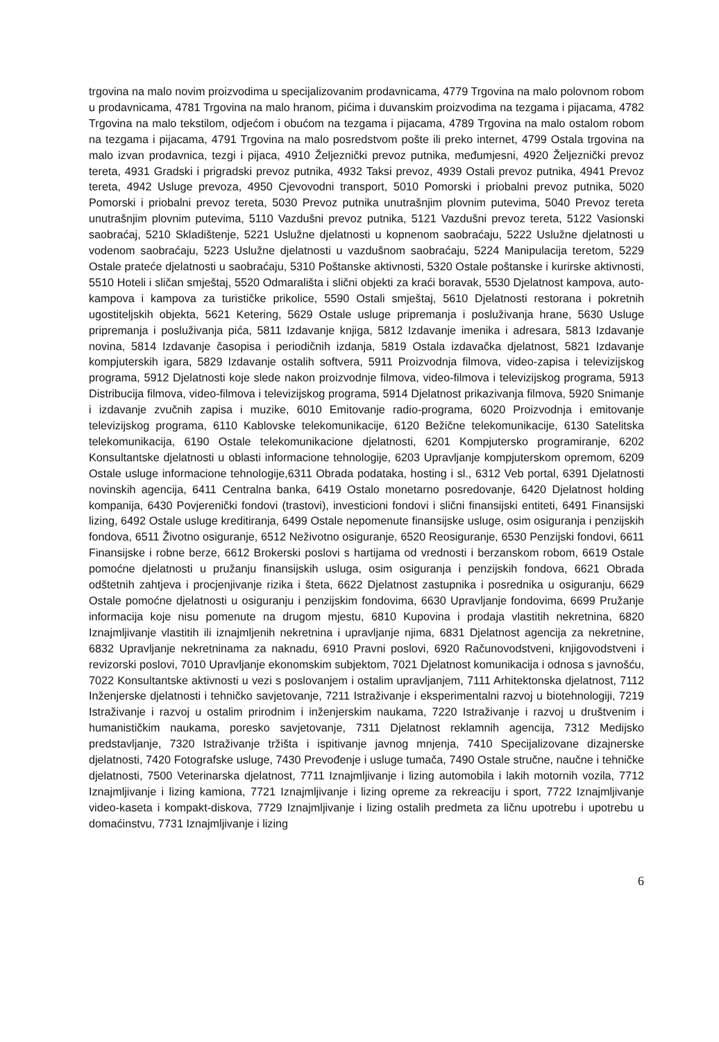trgovina na malo novim proizvodima u specijalizovanim prodavnicama, 4779 Trgovina na malo polovnom robom u prodavnicama, 4781 Trgovina na malo hranom, pićima i duvanskim proizvodima na tezgama i pijacama, 4782 Trgovina na malo tekstilom, odjećom i obućom na tezgama i pijacama, 4789 Trgovina na malo ostalom robom na tezgama i pijacama, 4791 Trgovina na malo posredstvom pošte ili preko internet, 4799 Ostala trgovina na malo izvan prodavnica, tezgi i pijaca, 4910 Željeznički prevoz putnika, međumjesni, 4920 Željeznički prevoz tereta, 4931 Gradski i prigradski prevoz putnika, 4932 Taksi prevoz, 4939 Ostali prevoz putnika, 4941 Prevoz tereta, 4942 Usluge prevoza, 4950 Cjevovodni transport, 5010 Pomorski i priobalni prevoz putnika, 5020 Pomorski i priobalni prevoz tereta, 5030 Prevoz putnika unutrašnjim plovnim putevima, 5040 Prevoz tereta unutrašnjim plovnim putevima, 5110 Vazdušni prevoz putnika, 5121 Vazdušni prevoz tereta, 5122 Vasionski saobraćaj, 5210 Skladištenje, 5221 Uslužne djelatnosti u kopnenom saobraćaju, 5222 Uslužne djelatnosti u vodenom saobraćaju, 5223 Uslužne djelatnosti u vazdušnom saobraćaju, 5224 Manipulacija teretom, 5229 Ostale prateće djelatnosti u saobraćaju, 5310 Poštanske aktivnosti, 5320 Ostale poštanske i kurirske aktivnosti, 5510 Hoteli i sličan smještaj, 5520 Odmarališta i slični objekti za kraći boravak, 5530 Djelatnost kampova, auto-kampova i kampova za turističke prikolice, 5590 Ostali smještaj, 5610 Djelatnosti restorana i pokretnih ugostiteljskih objekta, 5621 Ketering, 5629 Ostale usluge pripremanja i posluživanja hrane, 5630 Usluge pripremanja i posluživanja pića, 5811 Izdavanje knjiga, 5812 Izdavanje imenika i adresara, 5813 Izdavanje novina, 5814 Izdavanje časopisa i periodičnih izdanja, 5819 Ostala izdavačka djelatnost, 5821 Izdavanje kompjuterskih igara, 5829 Izdavanje ostalih softvera, 5911 Proizvodnja filmova, video-zapisa i televizijskog programa, 5912 Djelatnosti koje slede nakon proizvodnje filmova, video-filmova i televizijskog programa, 5913 Distribucija filmova, video-filmova i televizijskog programa, 5914 Djelatnost prikazivanja filmova, 5920 Snimanje i izdavanje zvučnih zapisa i muzike, 6010 Emitovanje radio-programa, 6020 Proizvodnja i emitovanje televizijskog programa, 6110 Kablovske telekomunikacije, 6120 Bežične telekomunikacije, 6130 Satelitska telekomunikacija, 6190 Ostale telekomunikacione djelatnosti, 6201 Kompjutersko programiranje, 6202 Konsultantske djelatnosti u oblasti informacione tehnologije, 6203 Upravljanje kompjuterskom opremom, 6209 Ostale usluge informacione tehnologije,6311 Obrada podataka, hosting i sl., 6312 Veb portal, 6391 Djelatnosti novinskih agencija, 6411 Centralna banka, 6419 Ostalo monetarno posredovanje, 6420 Djelatnost holding kompanija, 6430 Povjerenički fondovi (trastovi), investicioni fondovi i slični finansijski entiteti, 6491 Finansijski lizing, 6492 Ostale usluge kreditiranja, 6499 Ostale nepomenute finansijske usluge, osim osiguranja i penzijskih fondova, 6511 Životno osiguranje, 6512 Neživotno osiguranje, 6520 Reosiguranje, 6530 Penzijski fondovi, 6611 Finansijske i robne berze, 6612 Brokerski poslovi s hartijama od vrednosti i berzanskom robom, 6619 Ostale pomoćne djelatnosti u pružanju finansijskih usluga, osim osiguranja i penzijskih fondova, 6621 Obrada odštetnih zahtjeva i procjenjivanje rizika i šteta, 6622 Djelatnost zastupnika i posrednika u osiguranju, 6629 Ostale pomoćne djelatnosti u osiguranju i penzijskim fondovima, 6630 Upravljanje fondovima, 6699 Pružanje informacija koje nisu pomenute na drugom mjestu, 6810 Kupovina i prodaja vlastitih nekretnina, 6820 Iznajmljivanje vlastitih ili iznajmljenih nekretnina i upravljanje njima, 6831 Djelatnost agencija za nekretnine, 6832 Upravljanje nekretninama za naknadu, 6910 Pravni poslovi, 6920 Računovodstveni, knjigovodstveni i revizorski poslovi, 7010 Upravljanje ekonomskim subjektom, 7021 Djelatnost komunikacija i odnosa s javnošću, 7022 Konsultantske aktivnosti u vezi s poslovanjem i ostalim upravljanjem, 7111 Arhitektonska djelatnost, 7112 Inženjerske djelatnosti i tehničko savjetovanje, 7211 Istraživanje i eksperimentalni razvoj u biotehnologiji, 7219 Istraživanje i razvoj u ostalim prirodnim i inženjerskim naukama, 7220 Istraživanje i razvoj u društvenim i humanističkim naukama, poresko savjetovanje, 7311 Djelatnost reklamnih agencija, 7312 Medijsko predstavljanje, 7320 Istraživanje tržišta i ispitivanje javnog mnjenja, 7410 Specijalizovane dizajnerske djelatnosti, 7420 Fotografske usluge, 7430 Prevođenje i usluge tumača, 7490 Ostale stručne, naučne i tehničke djelatnosti, 7500 Veterinarska djelatnost, 7711 Iznajmljivanje i lizing automobila i lakih motornih vozila, 7712 Iznajmljivanje i lizing kamiona, 7721 Iznajmljivanje i lizing opreme za rekreaciju i sport, 7722 Iznajmljivanje video-kaseta i kompakt-diskova, 7729 Iznajmljivanje i lizing ostalih predmeta za ličnu upotrebu i upotrebu u domaćinstvu, 7731 Iznajmljivanje i lizing
6